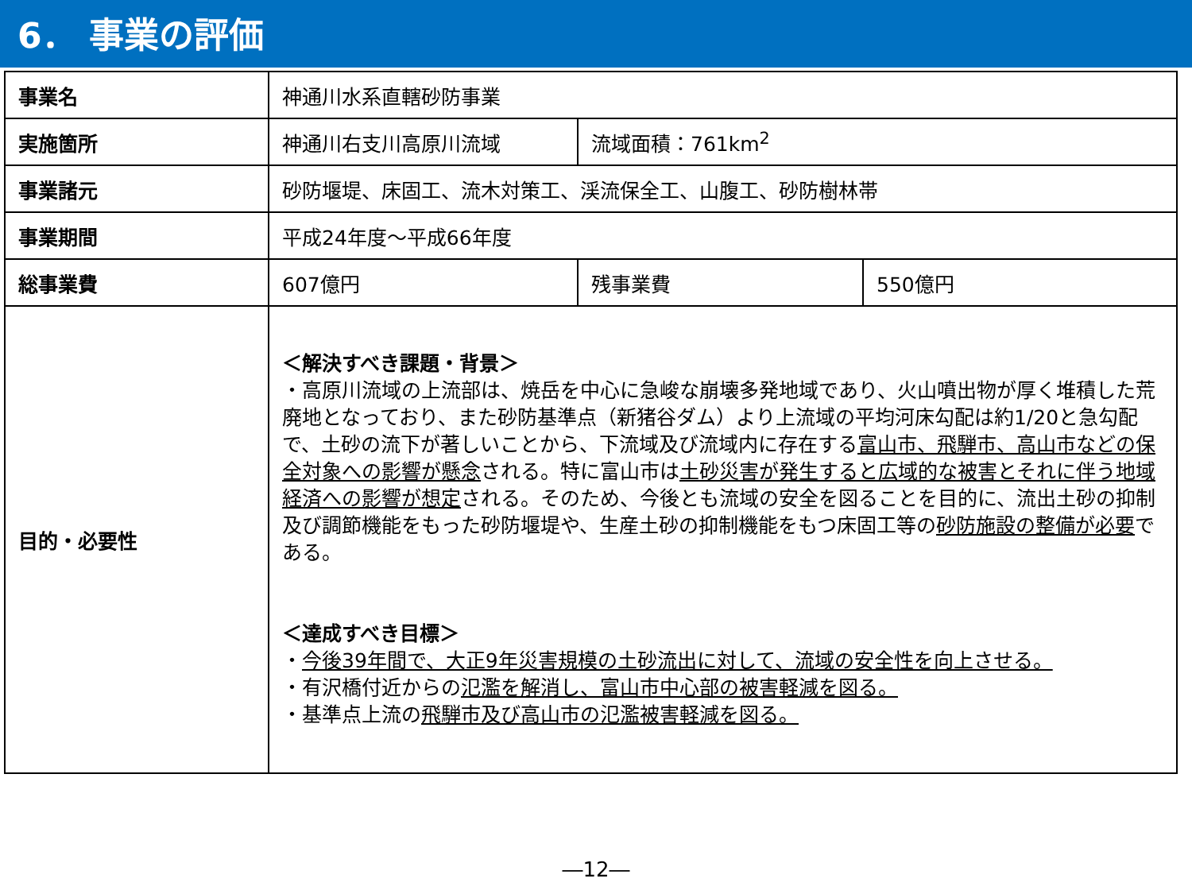6． 事業の評価
| 事業名 | 神通川水系直轄砂防事業 | | |
| 実施箇所 | 神通川右支川高原川流域 | 流域面積：761km<sup>2</sup> | |
| 事業諸元 | 砂防堰堤、床固工、流木対策工、渓流保全工、山腹工、砂防樹林帯 | | |
| 事業期間 | 平成24年度～平成66年度 | | |
| 総事業費 | 607億円 | 残事業費 | 550億円 |
| 目的・必要性 | ＜解決すべき課題・背景＞ ・高原川流域の上流部は、焼岳を中心に急峻な崩壊多発地域であり、火山噴出物が厚く堆積した荒廃地となっており、また砂防基準点（新猪谷ダム）より上流域の平均河床勾配は約1/20と急勾配で、土砂の流下が著しいことから、下流域及び流域内に存在する 富山市、飛騨市、高山市などの保全対象への影響が懸念 される。特に富山市は 土砂災害が発生すると広域的な被害とそれに伴う地域経済への影響が想定 される。そのため、今後とも流域の安全を図ることを目的に、流出土砂の抑制及び調節機能をもった砂防堰堤や、生産土砂の抑制機能をもつ床固工等の 砂防施設の整備が必要 である。 ＜達成すべき目標＞ ・ 今後39年間で、大正9年災害規模の土砂流出に対して、流域の安全性を向上させる。 ・有沢橋付近からの 氾濫を解消し、富山市中心部の被害軽減を図る。 ・基準点上流の 飛騨市及び高山市の氾濫被害軽減を図る。 | | |
―12―